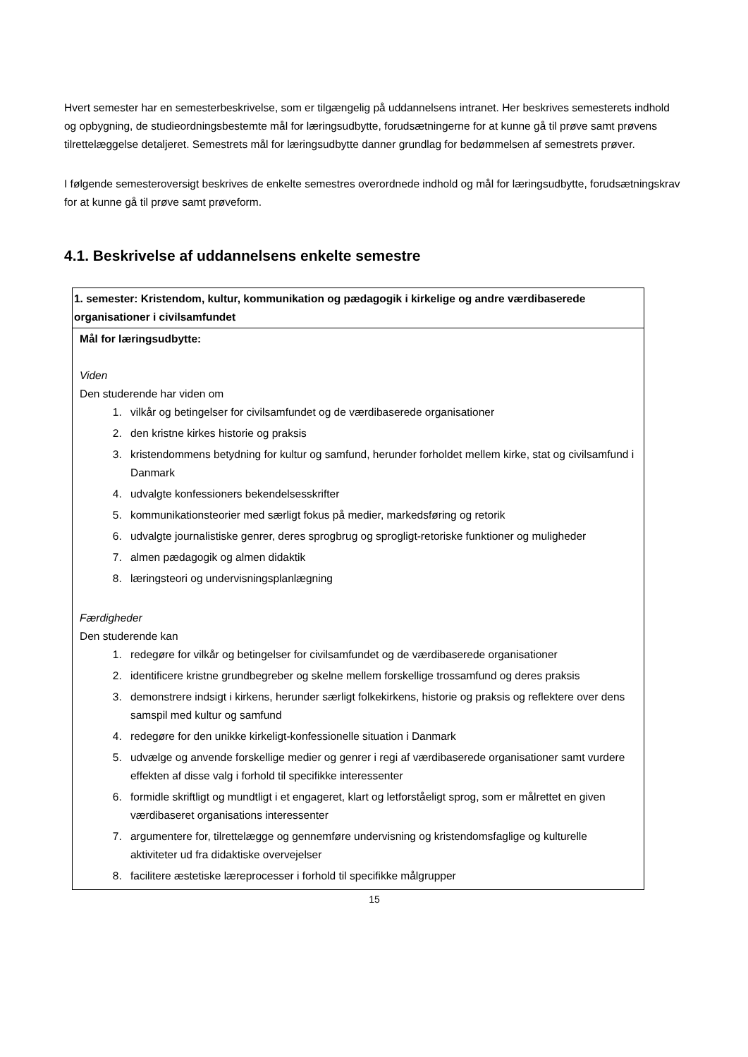Hvert semester har en semesterbeskrivelse, som er tilgængelig på uddannelsens intranet. Her beskrives semesterets indhold og opbygning, de studieordningsbestemte mål for læringsudbytte, forudsætningerne for at kunne gå til prøve samt prøvens tilrettelæggelse detaljeret. Semestrets mål for læringsudbytte danner grundlag for bedømmelsen af semestrets prøver.
I følgende semesteroversigt beskrives de enkelte semestres overordnede indhold og mål for læringsudbytte, forudsætningskrav for at kunne gå til prøve samt prøveform.
4.1. Beskrivelse af uddannelsens enkelte semestre
| 1. semester: Kristendom, kultur, kommunikation og pædagogik i kirkelige og andre værdibaserede organisationer i civilsamfundet |
| Mål for læringsudbytte: Viden Den studerende har viden om 1. vilkår og betingelser for civilsamfundet og de værdibaserede organisationer 2. den kristne kirkes historie og praksis 3. kristendommens betydning for kultur og samfund, herunder forholdet mellem kirke, stat og civilsamfund i Danmark 4. udvalgte konfessioners bekendelsesskrifter 5. kommunikationsteorier med særligt fokus på medier, markedsføring og retorik 6. udvalgte journalistiske genrer, deres sprogbrug og sprogligt-retoriske funktioner og muligheder 7. almen pædagogik og almen didaktik 8. læringsteori og undervisningsplanlægning Færdigheder Den studerende kan 1. redegøre for vilkår og betingelser for civilsamfundet og de værdibaserede organisationer 2. identificere kristne grundbegreber og skelne mellem forskellige trossamfund og deres praksis 3. demonstrere indsigt i kirkens, herunder særligt folkekirkens, historie og praksis og reflektere over dens samspil med kultur og samfund 4. redegøre for den unikke kirkeligt-konfessionelle situation i Danmark 5. udvælge og anvende forskellige medier og genrer i regi af værdibaserede organisationer samt vurdere effekten af disse valg i forhold til specifikke interessenter 6. formidle skriftligt og mundtligt i et engageret, klart og letforståeligt sprog, som er målrettet en given værdibaseret organisations interessenter 7. argumentere for, tilrettelægge og gennemføre undervisning og kristendomsfaglige og kulturelle aktiviteter ud fra didaktiske overvejelser 8. facilitere æstetiske læreprocesser i forhold til specifikke målgrupper |
15